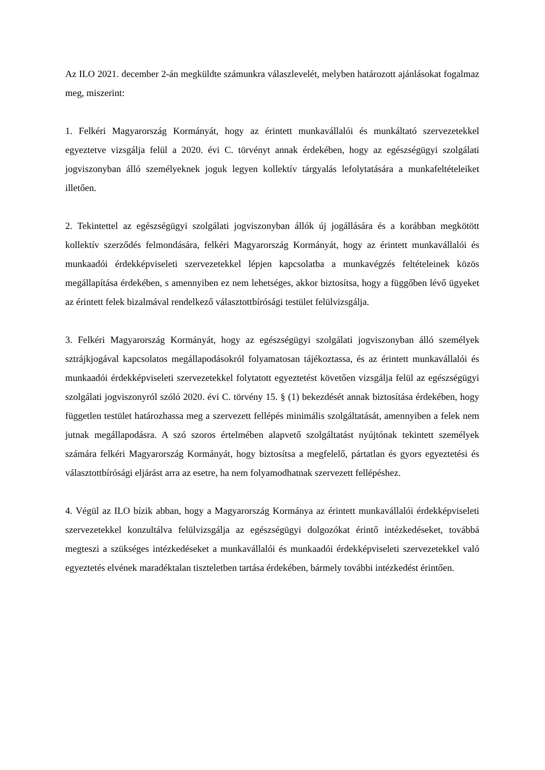Az ILO 2021. december 2-án megküldte számunkra válaszlevelét, melyben határozott ajánlásokat fogalmaz meg, miszerint:
1. Felkéri Magyarország Kormányát, hogy az érintett munkavállalói és munkáltató szervezetekkel egyeztetve vizsgálja felül a 2020. évi C. törvényt annak érdekében, hogy az egészségügyi szolgálati jogviszonyban álló személyeknek joguk legyen kollektív tárgyalás lefolytatására a munkafeltételeiket illetően.
2. Tekintettel az egészségügyi szolgálati jogviszonyban állók új jogállására és a korábban megkötött kollektív szerződés felmondására, felkéri Magyarország Kormányát, hogy az érintett munkavállalói és munkaadói érdekképviseleti szervezetekkel lépjen kapcsolatba a munkavégzés feltételeinek közös megállapítása érdekében, s amennyiben ez nem lehetséges, akkor biztosítsa, hogy a függőben lévő ügyeket az érintett felek bizalmával rendelkező választottbírósági testület felülvizsgálja.
3. Felkéri Magyarország Kormányát, hogy az egészségügyi szolgálati jogviszonyban álló személyek sztrájkjogával kapcsolatos megállapodásokról folyamatosan tájékoztassa, és az érintett munkavállalói és munkaadói érdekképviseleti szervezetekkel folytatott egyeztetést követően vizsgálja felül az egészségügyi szolgálati jogviszonyról szóló 2020. évi C. törvény 15. § (1) bekezdését annak biztosítása érdekében, hogy független testület határozhassa meg a szervezett fellépés minimális szolgáltatását, amennyiben a felek nem jutnak megállapodásra. A szó szoros értelmében alapvető szolgáltatást nyújtónak tekintett személyek számára felkéri Magyarország Kormányát, hogy biztosítsa a megfelelő, pártatlan és gyors egyeztetési és választottbírósági eljárást arra az esetre, ha nem folyamodhatnak szervezett fellépéshez.
4. Végül az ILO bízik abban, hogy a Magyarország Kormánya az érintett munkavállalói érdekképviseleti szervezetekkel konzultálva felülvizsgálja az egészségügyi dolgozókat érintő intézkedéseket, továbbá megteszi a szükséges intézkedéseket a munkavállalói és munkaadói érdekképviseleti szervezetekkel való egyeztetés elvének maradéktalan tiszteletben tartása érdekében, bármely további intézkedést érintően.